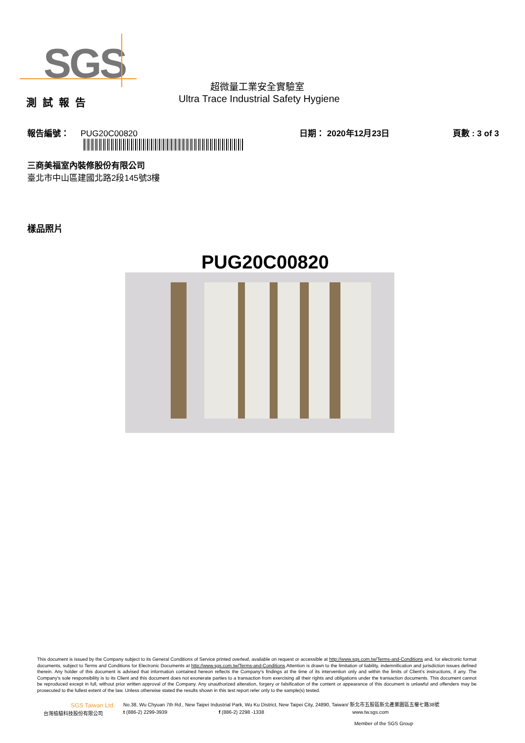SGS 超微量工業安全實驗室
測試報告
Ultra Trace Industrial Safety Hygiene
報告編號： PUG20C00820 日期： 2020年12月23日 頁數 : 3 of 3
三商美福室內裝修股份有限公司
臺北市中山區建國北路2段145號3樓
樣品照片
PUG20C00820
This document is issued by the Company subject to its General Conditions of Service printed overleaf, available on request or accessible at http://www.sgs.com.tw/Terms-and-Conditions and, for electronic format documents, subject to Terms and Conditions for Electronic Documents at http://www.sgs.com.tw/Terms-and-Conditions.Attention is drawn to the limitation of liability, indemnification and jurisdiction issues defined therein. Any holder of this document is advised that information contained hereon reflects the Company's findings at the time of its intervention only and within the limits of Client's instructions, if any. The Company's sole responsibility is to its Client and this document does not exonerate parties to a transaction from exercising all their rights and obligations under the transaction documents. This document cannot be reproduced except in full, without prior written approval of the Company. Any unauthorized alteration, forgery or falsification of the content or appearance of this document is unlawful and offenders may be prosecuted to the fullest extent of the law. Unless otherwise stated the results shown in this test report refer only to the sample(s) tested.
SGS Taiwan Ltd.
No.38, Wu Chyuan 7th Rd., New Taipei Industrial Park, Wu Ku District, New Taipei City, 24890, Taiwan/ 新北市五股區新北產業園區五權七路38號
台灣檢驗科技股份有限公司 t (886-2) 2299-3939 f (886-2) 2298 -1338 www.tw.sgs.com
Member of the SGS Group